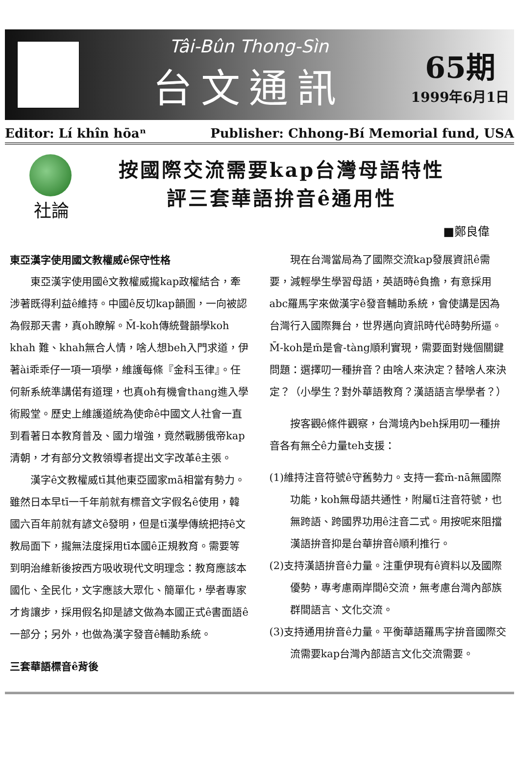Tâi-Bûn Thong-Sìn
台文通訊
65期
1999年6月1日
Editor: Lí khîn hōaⁿ Publisher: Chhong-Bí Memorial fund, USA
社論 按國際交流需要kap台灣母語特性
評三套華語拚音ê通用性
■鄭良偉
東亞漢字使用國文教權威ê保守性格
東亞漢字使用國ê文教權威攏kap政權結合，牽涉著既得利益ê維持。中國ê反切kap韻圖，一向被認為假那天書，真oh瞭解。M̄-koh傳統聲韻學koh khah 難、khah無合人情，啥人想beh入門求道，伊著ài乖乖仔一項一項學，維護每條『金科玉律』。任何新系統準講偌有道理，也真oh有機會thang進入學術殿堂。歷史上維護道統為使命ê中國文人社會一直到看著日本教育普及、國力增強，竟然戰勝俄帝kap清朝，才有部分文教領導者提出文字改革ê主張。
漢字ê文教權威tī其他東亞國家mā相當有勢力。雖然日本早tī一千年前就有標音文字假名ê使用，韓國六百年前就有諺文ê發明，但是tī漢學傳統把持ê文教局面下，攏無法度採用tī本國ê正規教育。需要等到明治維新後按西方吸收現代文明理念：教育應該本國化、全民化，文字應該大眾化、簡單化，學者專家才肯讓步，採用假名抑是諺文做為本國正式ê書面語ê一部分；另外，也做為漢字發音ê輔助系統。
三套華語標音ê背後
現在台灣當局為了國際交流kap發展資訊ê需要，減輕學生學習母語，英語時ê負擔，有意採用abc羅馬字來做漢字ê發音輔助系統，會使講是因為台灣行入國際舞台，世界邁向資訊時代ê時勢所逼。M̄-koh是m̄是會-tàng順利實現，需要面對幾個關鍵問題：選擇叨一種拚音？由啥人來決定？替啥人來決定？（小學生？對外華語教育？漢語語言學學者？）
按客觀ê條件觀察，台灣境內beh採用叨一種拚音各有無仝ê力量teh支援：
(1)維持注音符號ê守舊勢力。支持一套m̄-nā無國際功能，koh無母語共通性，附屬tī注音符號，也無跨語、跨國界功用ê注音二式。用按呢來阻擋漢語拚音抑是台華拚音ê順利推行。
(2)支持漢語拚音ê力量。注重伊現有ê資料以及國際優勢，專考慮兩岸間ê交流，無考慮台灣內部族群間語言、文化交流。
(3)支持通用拚音ê力量。平衡華語羅馬字拚音國際交流需要kap台灣內部語言文化交流需要。